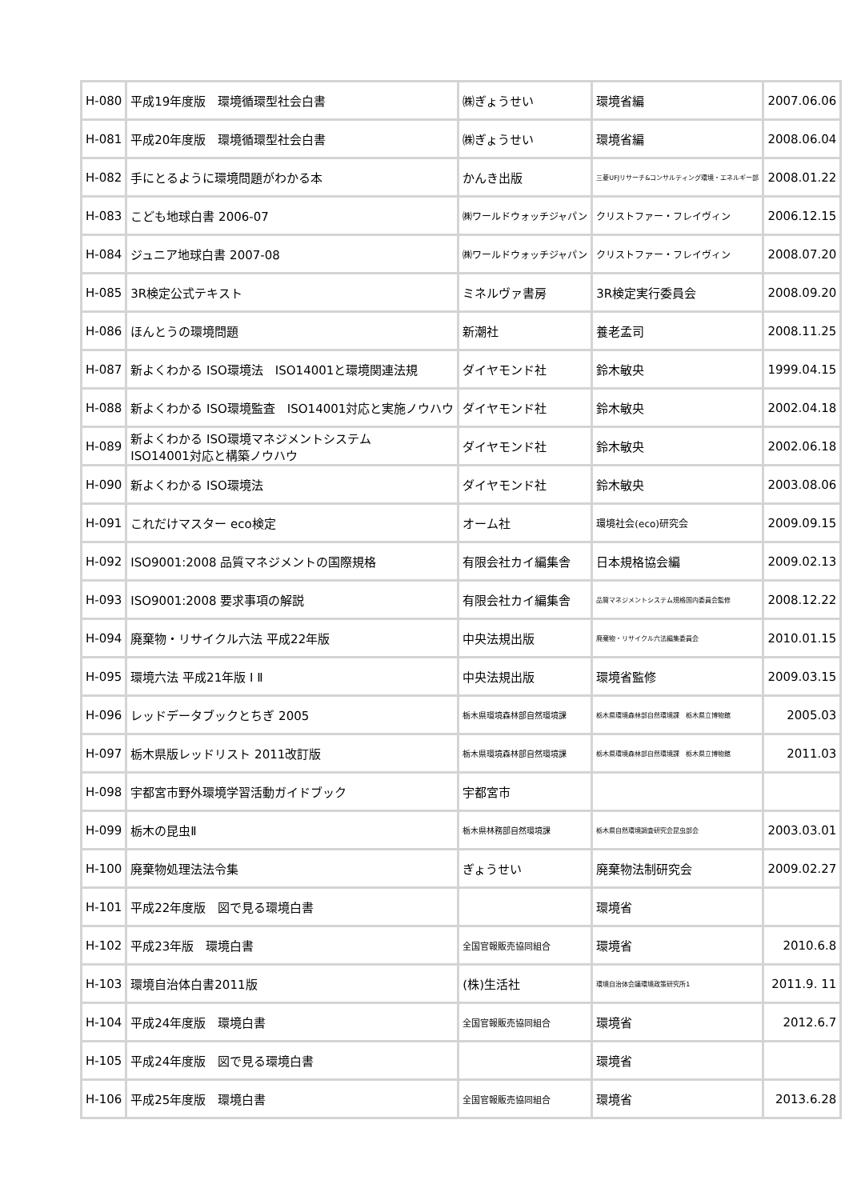| H-080 | 平成19年度版 環境循環型社会白書 | ㈱ぎょうせい | 環境省編 | 2007.06.06 |
| H-081 | 平成20年度版 環境循環型社会白書 | ㈱ぎょうせい | 環境省編 | 2008.06.04 |
| H-082 | 手にとるように環境問題がわかる本 | かんき出版 | 三菱UFJリサーチ&コンサルティング環境・エネルギー部 | 2008.01.22 |
| H-083 | こども地球白書 2006-07 | ㈱ワールドウォッチジャパン | クリストファー・フレイヴィン | 2006.12.15 |
| H-084 | ジュニア地球白書 2007-08 | ㈱ワールドウォッチジャパン | クリストファー・フレイヴィン | 2008.07.20 |
| H-085 | 3R検定公式テキスト | ミネルヴァ書房 | 3R検定実行委員会 | 2008.09.20 |
| H-086 | ほんとうの環境問題 | 新潮社 | 養老孟司 | 2008.11.25 |
| H-087 | 新よくわかる ISO環境法 ISO14001と環境関連法規 | ダイヤモンド社 | 鈴木敏央 | 1999.04.15 |
| H-088 | 新よくわかる ISO環境監査 ISO14001対応と実施ノウハウ | ダイヤモンド社 | 鈴木敏央 | 2002.04.18 |
| H-089 | 新よくわかる ISO環境マネジメントシステム ISO14001対応と構築ノウハウ | ダイヤモンド社 | 鈴木敏央 | 2002.06.18 |
| H-090 | 新よくわかる ISO環境法 | ダイヤモンド社 | 鈴木敏央 | 2003.08.06 |
| H-091 | これだけマスター eco検定 | オーム社 | 環境社会(eco)研究会 | 2009.09.15 |
| H-092 | ISO9001:2008 品質マネジメントの国際規格 | 有限会社カイ編集舎 | 日本規格協会編 | 2009.02.13 |
| H-093 | ISO9001:2008 要求事項の解説 | 有限会社カイ編集舎 | 品質マネジメントシステム規格国内委員会監修 | 2008.12.22 |
| H-094 | 廃棄物・リサイクル六法 平成22年版 | 中央法規出版 | 廃棄物・リサイクル六法編集委員会 | 2010.01.15 |
| H-095 | 環境六法 平成21年版 Ⅰ Ⅱ | 中央法規出版 | 環境省監修 | 2009.03.15 |
| H-096 | レッドデータブックとちぎ 2005 | 栃木県環境森林部自然環境課 | 栃木県環境森林部自然環境課 栃木県立博物館 | 2005.03 |
| H-097 | 栃木県版レッドリスト 2011改訂版 | 栃木県環境森林部自然環境課 | 栃木県環境森林部自然環境課 栃木県立博物館 | 2011.03 |
| H-098 | 宇都宮市野外環境学習活動ガイドブック | 宇都宮市 | | |
| H-099 | 栃木の昆虫Ⅱ | 栃木県林務部自然環境課 | 栃木県自然環境調査研究会昆虫部会 | 2003.03.01 |
| H-100 | 廃棄物処理法法令集 | ぎょうせい | 廃棄物法制研究会 | 2009.02.27 |
| H-101 | 平成22年度版 図で見る環境白書 | | 環境省 | |
| H-102 | 平成23年版 環境白書 | 全国官報販売協同組合 | 環境省 | 2010.6.8 |
| H-103 | 環境自治体白書2011版 | (株)生活社 | 環境自治体会議環境政策研究所1 | 2011.9. 11 |
| H-104 | 平成24年度版 環境白書 | 全国官報販売協同組合 | 環境省 | 2012.6.7 |
| H-105 | 平成24年度版 図で見る環境白書 | | 環境省 | |
| H-106 | 平成25年度版 環境白書 | 全国官報販売協同組合 | 環境省 | 2013.6.28 |